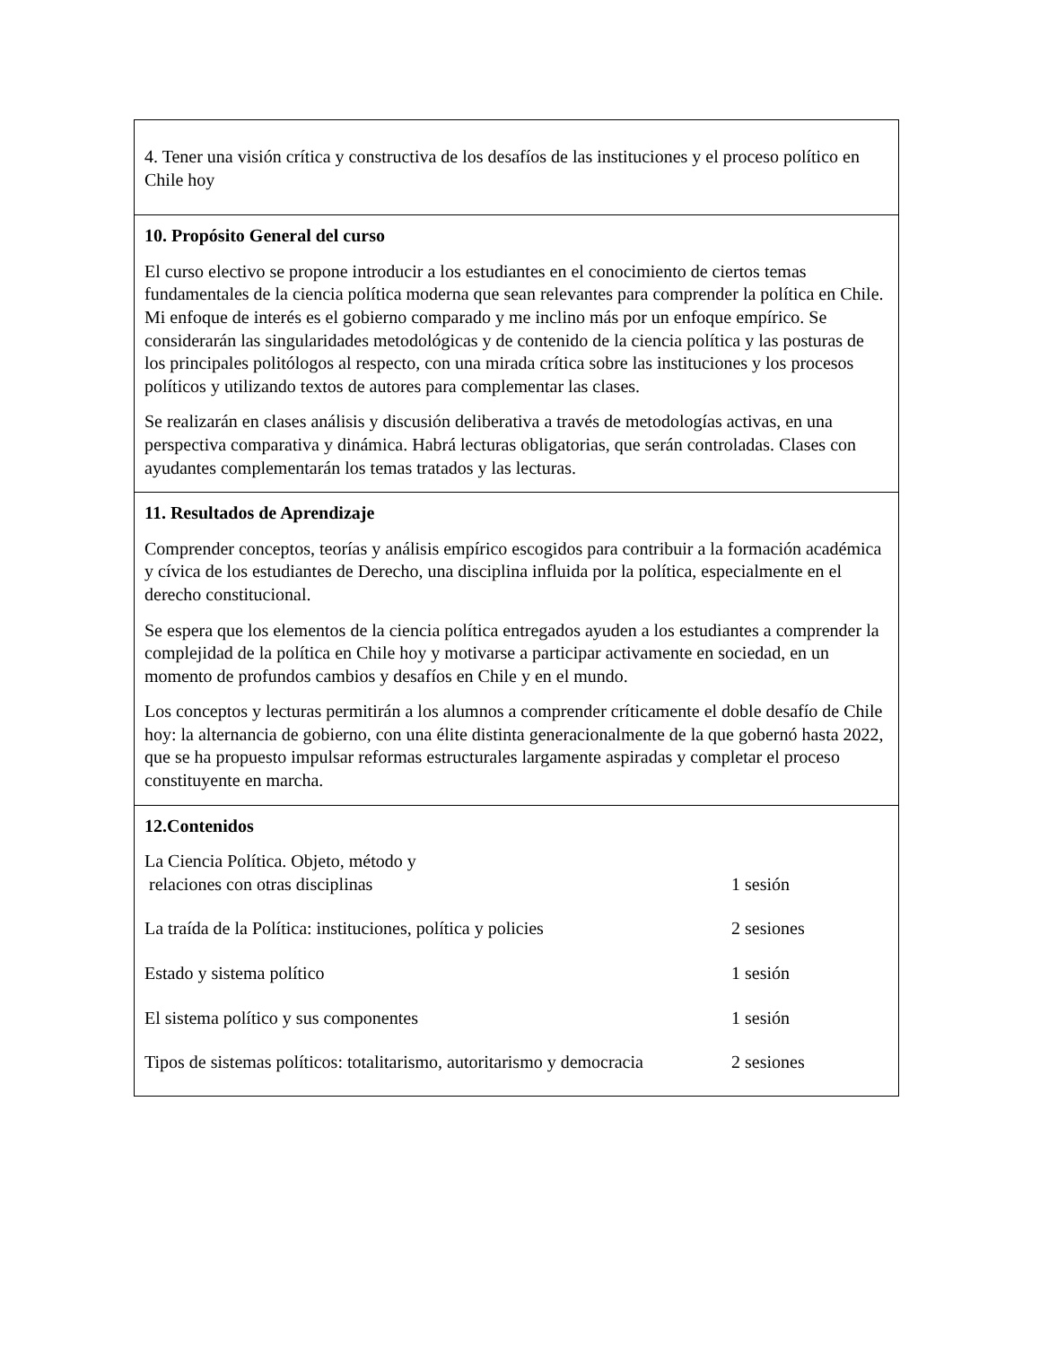| 4. Tener una visión crítica y constructiva de los desafíos de las instituciones y el proceso político en Chile hoy |
| 10. Propósito General del curso El curso electivo se propone introducir a los estudiantes en el conocimiento de ciertos temas fundamentales de la ciencia política moderna que sean relevantes para comprender la política en Chile. Mi enfoque de interés es el gobierno comparado y me inclino más por un enfoque empírico. Se considerarán las singularidades metodológicas y de contenido de la ciencia política y las posturas de los principales politólogos al respecto, con una mirada crítica sobre las instituciones y los procesos políticos y utilizando textos de autores para complementar las clases. Se realizarán en clases análisis y discusión deliberativa a través de metodologías activas, en una perspectiva comparativa y dinámica. Habrá lecturas obligatorias, que serán controladas. Clases con ayudantes complementarán los temas tratados y las lecturas. |
| 11. Resultados de Aprendizaje Comprender conceptos, teorías y análisis empírico escogidos para contribuir a la formación académica y cívica de los estudiantes de Derecho, una disciplina influida por la política, especialmente en el derecho constitucional. Se espera que los elementos de la ciencia política entregados ayuden a los estudiantes a comprender la complejidad de la política en Chile hoy y motivarse a participar activamente en sociedad, en un momento de profundos cambios y desafíos en Chile y en el mundo. Los conceptos y lecturas permitirán a los alumnos a comprender críticamente el doble desafío de Chile hoy: la alternancia de gobierno, con una élite distinta generacionalmente de la que gobernó hasta 2022, que se ha propuesto impulsar reformas estructurales largamente aspiradas y completar el proceso constituyente en marcha. |
| 12.Contenidos / La Ciencia Política. Objeto, método y relaciones con otras disciplinas / 1 sesión / / La traída de la Política: instituciones, política y policies / 2 sesiones / / Estado y sistema político / 1 sesión / / El sistema político y sus componentes / 1 sesión / / Tipos de sistemas políticos: totalitarismo, autoritarismo y democracia / 2 sesiones / |